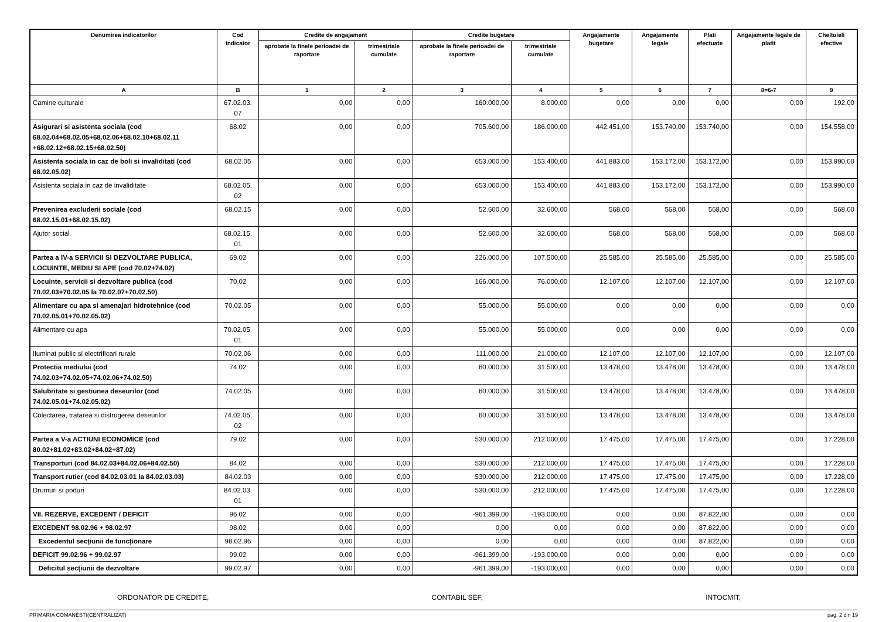| Denumirea indicatorilor | Cod indicator | Credite de angajament | | Credite bugetare | | Angajamente bugetare | Angajamente legale | Plati efectuate | Angajamente legale de platit | Cheltuieli efective |
| --- | --- | --- | --- | --- | --- | --- | --- | --- | --- | --- |
| | | aprobate la finele perioadei de raportare | trimestriale cumulate | aprobate la finele perioadei de raportare | trimestriale cumulate | | | | | |
| A | B | 1 | 2 | 3 | 4 | 5 | 6 | 7 | 8=6-7 | 9 |
| Camine culturale | 67.02.03. 07 | 0,00 | 0,00 | 160.000,00 | 8.000,00 | 0,00 | 0,00 | 0,00 | 0,00 | 192,00 |
| Asigurari si asistenta sociala (cod 68.02.04+68.02.05+68.02.06+68.02.10+68.02.11 +68.02.12+68.02.15+68.02.50) | 68.02 | 0,00 | 0,00 | 705.600,00 | 186.000,00 | 442.451,00 | 153.740,00 | 153.740,00 | 0,00 | 154.558,00 |
| Asistenta sociala in caz de boli si invaliditati (cod 68.02.05.02) | 68.02.05 | 0,00 | 0,00 | 653.000,00 | 153.400,00 | 441.883,00 | 153.172,00 | 153.172,00 | 0,00 | 153.990,00 |
| Asistenta sociala in caz de invaliditate | 68.02.05. 02 | 0,00 | 0,00 | 653.000,00 | 153.400,00 | 441.883,00 | 153.172,00 | 153.172,00 | 0,00 | 153.990,00 |
| Prevenirea excluderii sociale (cod 68.02.15.01+68.02.15.02) | 68.02.15 | 0,00 | 0,00 | 52.600,00 | 32.600,00 | 568,00 | 568,00 | 568,00 | 0,00 | 568,00 |
| Ajutor social | 68.02.15. 01 | 0,00 | 0,00 | 52.600,00 | 32.600,00 | 568,00 | 568,00 | 568,00 | 0,00 | 568,00 |
| Partea a IV-a SERVICII SI DEZVOLTARE PUBLICA, LOCUINTE, MEDIU SI APE (cod 70.02+74.02) | 69.02 | 0,00 | 0,00 | 226.000,00 | 107.500,00 | 25.585,00 | 25.585,00 | 25.585,00 | 0,00 | 25.585,00 |
| Locuinte, servicii si dezvoltare publica (cod 70.02.03+70.02.05 la 70.02.07+70.02.50) | 70.02 | 0,00 | 0,00 | 166.000,00 | 76.000,00 | 12.107,00 | 12.107,00 | 12.107,00 | 0,00 | 12.107,00 |
| Alimentare cu apa si amenajari hidrotehnice (cod 70.02.05.01+70.02.05.02) | 70.02.05 | 0,00 | 0,00 | 55.000,00 | 55.000,00 | 0,00 | 0,00 | 0,00 | 0,00 | 0,00 |
| Alimentare cu apa | 70.02.05. 01 | 0,00 | 0,00 | 55.000,00 | 55.000,00 | 0,00 | 0,00 | 0,00 | 0,00 | 0,00 |
| Iluminat public si electrificari rurale | 70.02.06 | 0,00 | 0,00 | 111.000,00 | 21.000,00 | 12.107,00 | 12.107,00 | 12.107,00 | 0,00 | 12.107,00 |
| Protectia mediului (cod 74.02.03+74.02.05+74.02.06+74.02.50) | 74.02 | 0,00 | 0,00 | 60.000,00 | 31.500,00 | 13.478,00 | 13.478,00 | 13.478,00 | 0,00 | 13.478,00 |
| Salubritate si gestiunea deseurilor (cod 74.02.05.01+74.02.05.02) | 74.02.05 | 0,00 | 0,00 | 60.000,00 | 31.500,00 | 13.478,00 | 13.478,00 | 13.478,00 | 0,00 | 13.478,00 |
| Colectarea, tratarea si distrugerea deseurilor | 74.02.05. 02 | 0,00 | 0,00 | 60.000,00 | 31.500,00 | 13.478,00 | 13.478,00 | 13.478,00 | 0,00 | 13.478,00 |
| Partea a V-a ACTIUNI ECONOMICE (cod 80.02+81.02+83.02+84.02+87.02) | 79.02 | 0,00 | 0,00 | 530.000,00 | 212.000,00 | 17.475,00 | 17.475,00 | 17.475,00 | 0,00 | 17.228,00 |
| Transporturi (cod 84.02.03+84.02.06+84.02.50) | 84.02 | 0,00 | 0,00 | 530.000,00 | 212.000,00 | 17.475,00 | 17.475,00 | 17.475,00 | 0,00 | 17.228,00 |
| Transport rutier (cod 84.02.03.01 la 84.02.03.03) | 84.02.03 | 0,00 | 0,00 | 530.000,00 | 212.000,00 | 17.475,00 | 17.475,00 | 17.475,00 | 0,00 | 17.228,00 |
| Drumuri si poduri | 84.02.03. 01 | 0,00 | 0,00 | 530.000,00 | 212.000,00 | 17.475,00 | 17.475,00 | 17.475,00 | 0,00 | 17.228,00 |
| VII. REZERVE, EXCEDENT / DEFICIT | 96.02 | 0,00 | 0,00 | -961.399,00 | -193.000,00 | 0,00 | 0,00 | 87.822,00 | 0,00 | 0,00 |
| EXCEDENT 98.02.96 + 98.02.97 | 98.02 | 0,00 | 0,00 | 0,00 | 0,00 | 0,00 | 0,00 | 87.822,00 | 0,00 | 0,00 |
| Excedentul secțiunii de funcționare | 98.02.96 | 0,00 | 0,00 | 0,00 | 0,00 | 0,00 | 0,00 | 87.822,00 | 0,00 | 0,00 |
| DEFICIT 99.02.96 + 99.02.97 | 99.02 | 0,00 | 0,00 | -961.399,00 | -193.000,00 | 0,00 | 0,00 | 0,00 | 0,00 | 0,00 |
| Deficitul secțiunii de dezvoltare | 99.02.97 | 0,00 | 0,00 | -961.399,00 | -193.000,00 | 0,00 | 0,00 | 0,00 | 0,00 | 0,00 |
ORDONATOR DE CREDITE, CONTABIL SEF, INTOCMIT,
PRIMARIA COMANESTI(CENTRALIZAT) pag. 2 din 19